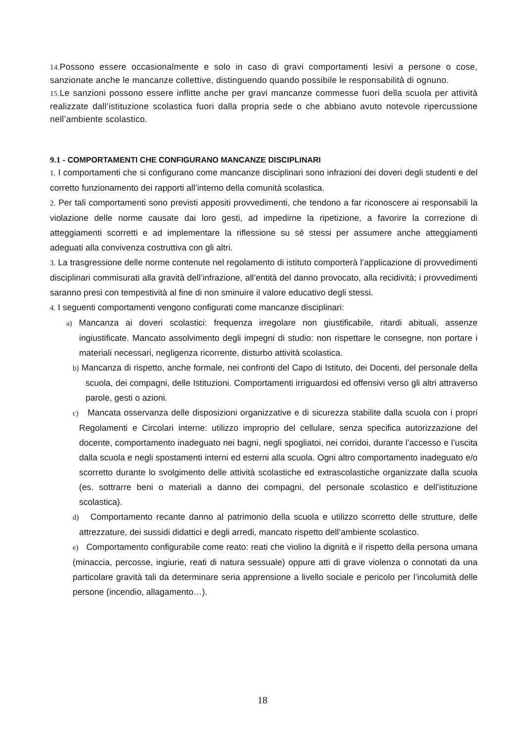14. Possono essere occasionalmente e solo in caso di gravi comportamenti lesivi a persone o cose, sanzionate anche le mancanze collettive, distinguendo quando possibile le responsabilità di ognuno.
15. Le sanzioni possono essere inflitte anche per gravi mancanze commesse fuori della scuola per attività realizzate dall’istituzione scolastica fuori dalla propria sede o che abbiano avuto notevole ripercussione nell’ambiente scolastico.
9.1 - COMPORTAMENTI CHE CONFIGURANO MANCANZE DISCIPLINARI
1. I comportamenti che si configurano come mancanze disciplinari sono infrazioni dei doveri degli studenti e del corretto funzionamento dei rapporti all’interno della comunità scolastica.
2. Per tali comportamenti sono previsti appositi provvedimenti, che tendono a far riconoscere ai responsabili la violazione delle norme causate dai loro gesti, ad impedirne la ripetizione, a favorire la correzione di atteggiamenti scorretti e ad implementare la riflessione su sé stessi per assumere anche atteggiamenti adeguati alla convivenza costruttiva con gli altri.
3. La trasgressione delle norme contenute nel regolamento di istituto comporterà l’applicazione di provvedimenti disciplinari commisurati alla gravità dell’infrazione, all’entità del danno provocato, alla recidività; i provvedimenti saranno presi con tempestività al fine di non sminuire il valore educativo degli stessi.
4. I seguenti comportamenti vengono configurati come mancanze disciplinari:
a) Mancanza ai doveri scolastici: frequenza irregolare non giustificabile, ritardi abituali, assenze ingiustificate. Mancato assolvimento degli impegni di studio: non rispettare le consegne, non portare i materiali necessari, negligenza ricorrente, disturbo attività scolastica.
b) Mancanza di rispetto, anche formale, nei confronti del Capo di Istituto, dei Docenti, del personale della scuola, dei compagni, delle Istituzioni. Comportamenti irriguardosi ed offensivi verso gli altri attraverso parole, gesti o azioni.
c) Mancata osservanza delle disposizioni organizzative e di sicurezza stabilite dalla scuola con i propri Regolamenti e Circolari interne: utilizzo improprio del cellulare, senza specifica autorizzazione del docente, comportamento inadeguato nei bagni, negli spogliatoi, nei corridoi, durante l’accesso e l’uscita dalla scuola e negli spostamenti interni ed esterni alla scuola. Ogni altro comportamento inadeguato e/o scorretto durante lo svolgimento delle attività scolastiche ed extrascolastiche organizzate dalla scuola (es. sottrarre beni o materiali a danno dei compagni, del personale scolastico e dell’istituzione scolastica).
d) Comportamento recante danno al patrimonio della scuola e utilizzo scorretto delle strutture, delle attrezzature, dei sussidi didattici e degli arredi, mancato rispetto dell’ambiente scolastico.
e) Comportamento configurabile come reato: reati che violino la dignità e il rispetto della persona umana (minaccia, percosse, ingiurie, reati di natura sessuale) oppure atti di grave violenza o connotati da una particolare gravità tali da determinare seria apprensione a livello sociale e pericolo per l’incolumità delle persone (incendio, allagamento…).
18